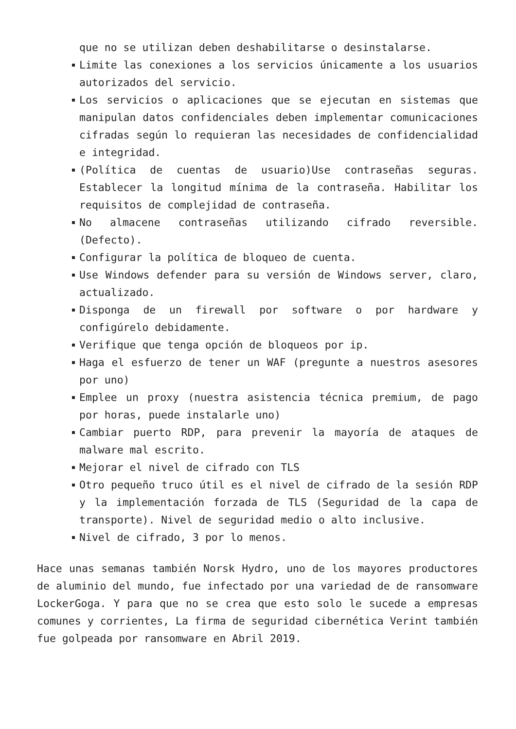que no se utilizan deben deshabilitarse o desinstalarse.
Limite las conexiones a los servicios únicamente a los usuarios autorizados del servicio.
Los servicios o aplicaciones que se ejecutan en sistemas que manipulan datos confidenciales deben implementar comunicaciones cifradas según lo requieran las necesidades de confidencialidad e integridad.
(Política de cuentas de usuario)Use contraseñas seguras. Establecer la longitud mínima de la contraseña. Habilitar los requisitos de complejidad de contraseña.
No almacene contraseñas utilizando cifrado reversible. (Defecto).
Configurar la política de bloqueo de cuenta.
Use Windows defender para su versión de Windows server, claro, actualizado.
Disponga de un firewall por software o por hardware y configúrelo debidamente.
Verifique que tenga opción de bloqueos por ip.
Haga el esfuerzo de tener un WAF (pregunte a nuestros asesores por uno)
Emplee un proxy (nuestra asistencia técnica premium, de pago por horas, puede instalarle uno)
Cambiar puerto RDP, para prevenir la mayoría de ataques de malware mal escrito.
Mejorar el nivel de cifrado con TLS
Otro pequeño truco útil es el nivel de cifrado de la sesión RDP y la implementación forzada de TLS (Seguridad de la capa de transporte). Nivel de seguridad medio o alto inclusive.
Nivel de cifrado, 3 por lo menos.
Hace unas semanas también Norsk Hydro, uno de los mayores productores de aluminio del mundo, fue infectado por una variedad de de ransomware LockerGoga. Y para que no se crea que esto solo le sucede a empresas comunes y corrientes, La firma de seguridad cibernética Verint también fue golpeada por ransomware en Abril 2019.